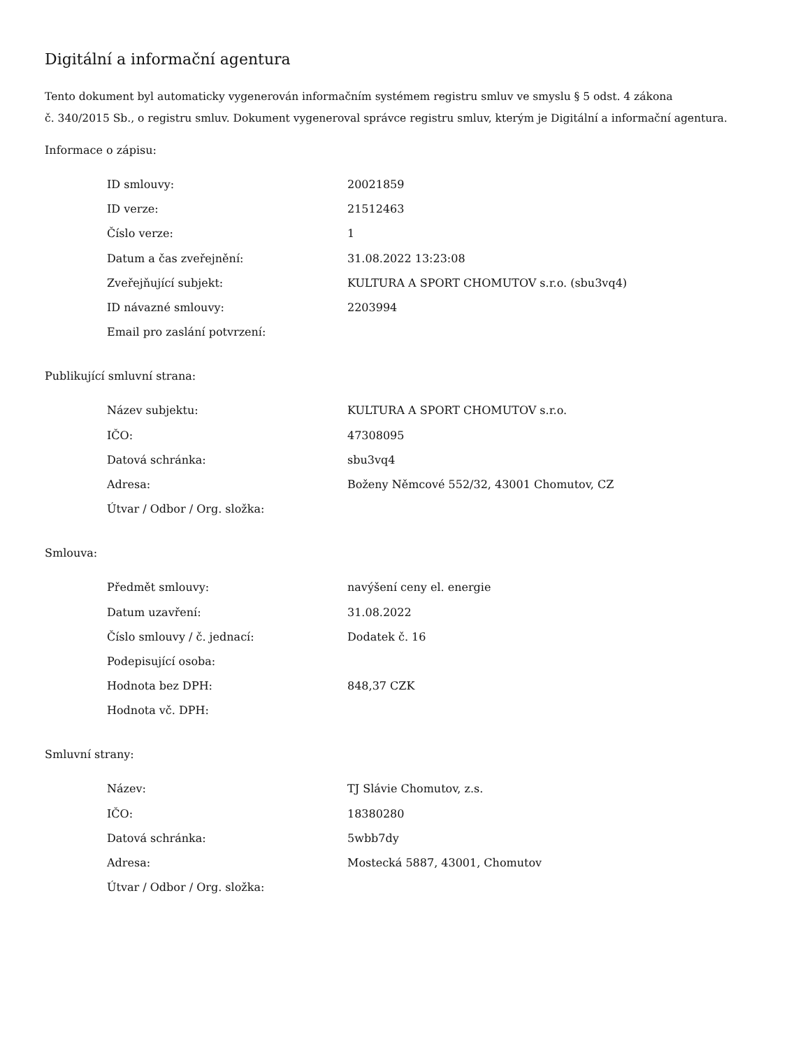Digitální a informační agentura
Tento dokument byl automaticky vygenerován informačním systémem registru smluv ve smyslu § 5 odst. 4 zákona
č. 340/2015 Sb., o registru smluv. Dokument vygeneroval správce registru smluv, kterým je Digitální a informační agentura.
Informace o zápisu:
| ID smlouvy: | 20021859 |
| ID verze: | 21512463 |
| Číslo verze: | 1 |
| Datum a čas zveřejnění: | 31.08.2022 13:23:08 |
| Zveřejňující subjekt: | KULTURA A SPORT CHOMUTOV s.r.o. (sbu3vq4) |
| ID návazné smlouvy: | 2203994 |
| Email pro zaslání potvrzení: | |
Publikující smluvní strana:
| Název subjektu: | KULTURA A SPORT CHOMUTOV s.r.o. |
| IČO: | 47308095 |
| Datová schránka: | sbu3vq4 |
| Adresa: | Boženy Němcové 552/32, 43001 Chomutov, CZ |
| Útvar / Odbor / Org. složka: | |
Smlouva:
| Předmět smlouvy: | navýšení ceny el. energie |
| Datum uzavření: | 31.08.2022 |
| Číslo smlouvy / č. jednací: | Dodatek č. 16 |
| Podepisující osoba: | |
| Hodnota bez DPH: | 848,37 CZK |
| Hodnota vč. DPH: | |
Smluvní strany:
| Název: | TJ Slávie Chomutov, z.s. |
| IČO: | 18380280 |
| Datová schránka: | 5wbb7dy |
| Adresa: | Mostecká 5887, 43001, Chomutov |
| Útvar / Odbor / Org. složka: | |